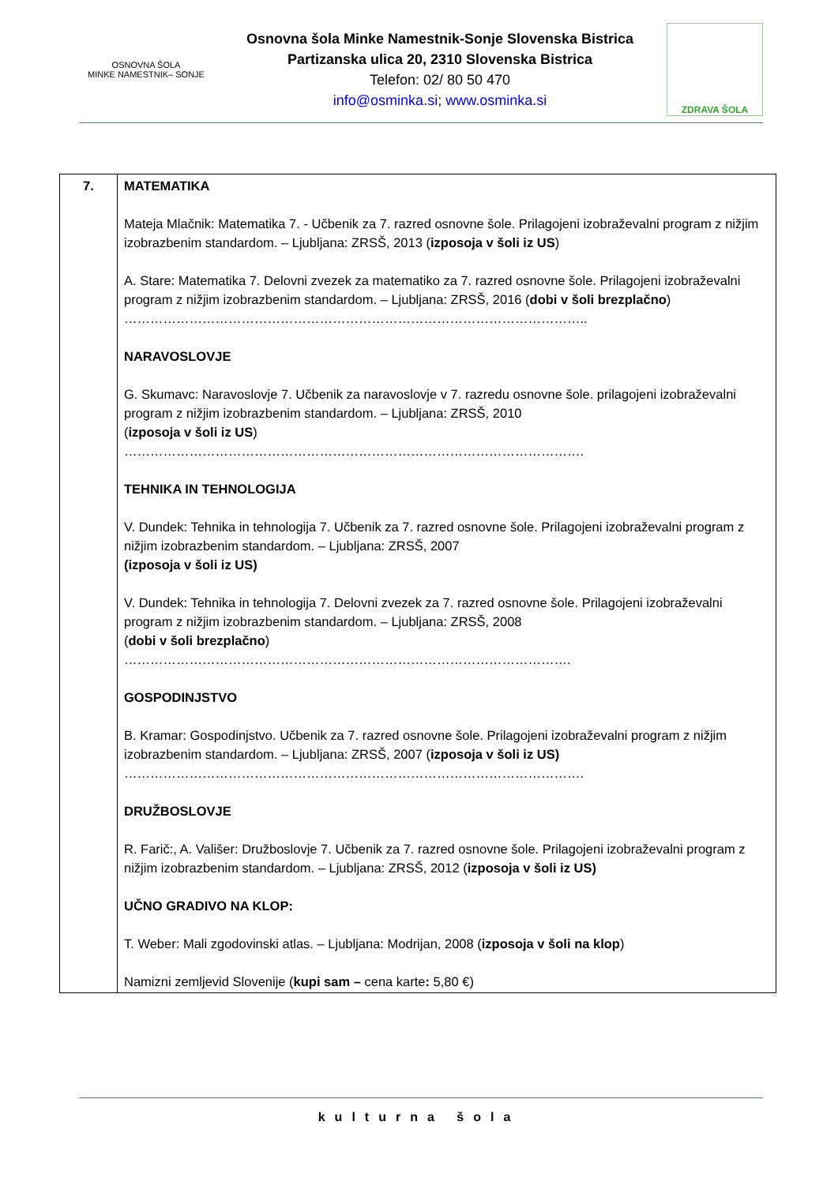OSNOVNA ŠOLA
MINKE NAMESTNIK– SONJE
Osnovna šola Minke Namestnik-Sonje Slovenska Bistrica
Partizanska ulica 20, 2310 Slovenska Bistrica
Telefon: 02/ 80 50 470
info@osminka.si; www.osminka.si
ZDRAVA ŠOLA
| 7. | MATEMATIKA Mateja Mlačnik: Matematika 7. - Učbenik za 7. razred osnovne šole. Prilagojeni izobraževalni program z nižjim izobrazbenim standardom. – Ljubljana: ZRSŠ, 2013 ( izposoja v šoli iz US ) A. Stare: Matematika 7. Delovni zvezek za matematiko za 7. razred osnovne šole. Prilagojeni izobraževalni program z nižjim izobrazbenim standardom. – Ljubljana: ZRSŠ, 2016 ( dobi v šoli brezplačno ) …………………………………………………………………………………………….. NARAVOSLOVJE G. Skumavc: Naravoslovje 7. Učbenik za naravoslovje v 7. razredu osnovne šole. prilagojeni izobraževalni program z nižjim izobrazbenim standardom. – Ljubljana: ZRSŠ, 2010 ( izposoja v šoli iz US ) ……………………………………………………………………………………………. TEHNIKA IN TEHNOLOGIJA V. Dundek: Tehnika in tehnologija 7. Učbenik za 7. razred osnovne šole. Prilagojeni izobraževalni program z nižjim izobrazbenim standardom. – Ljubljana: ZRSŠ, 2007 (izposoja v šoli iz US) V. Dundek: Tehnika in tehnologija 7. Delovni zvezek za 7. razred osnovne šole. Prilagojeni izobraževalni program z nižjim izobrazbenim standardom. – Ljubljana: ZRSŠ, 2008 ( dobi v šoli brezplačno ) …………………………………………………………………………………………. GOSPODINJSTVO B. Kramar: Gospodinjstvo. Učbenik za 7. razred osnovne šole. Prilagojeni izobraževalni program z nižjim izobrazbenim standardom. – Ljubljana: ZRSŠ, 2007 ( izposoja v šoli iz US) ……………………………………………………………………………………………. DRUŽBOSLOVJE R. Farič:, A. Vališer: Družboslovje 7. Učbenik za 7. razred osnovne šole. Prilagojeni izobraževalni program z nižjim izobrazbenim standardom. – Ljubljana: ZRSŠ, 2012 ( izposoja v šoli iz US) UČNO GRADIVO NA KLOP: T. Weber: Mali zgodovinski atlas. – Ljubljana: Modrijan, 2008 ( izposoja v šoli na klop ) Namizni zemljevid Slovenije ( kupi sam – cena karte : 5,80 €) |
kulturna šola